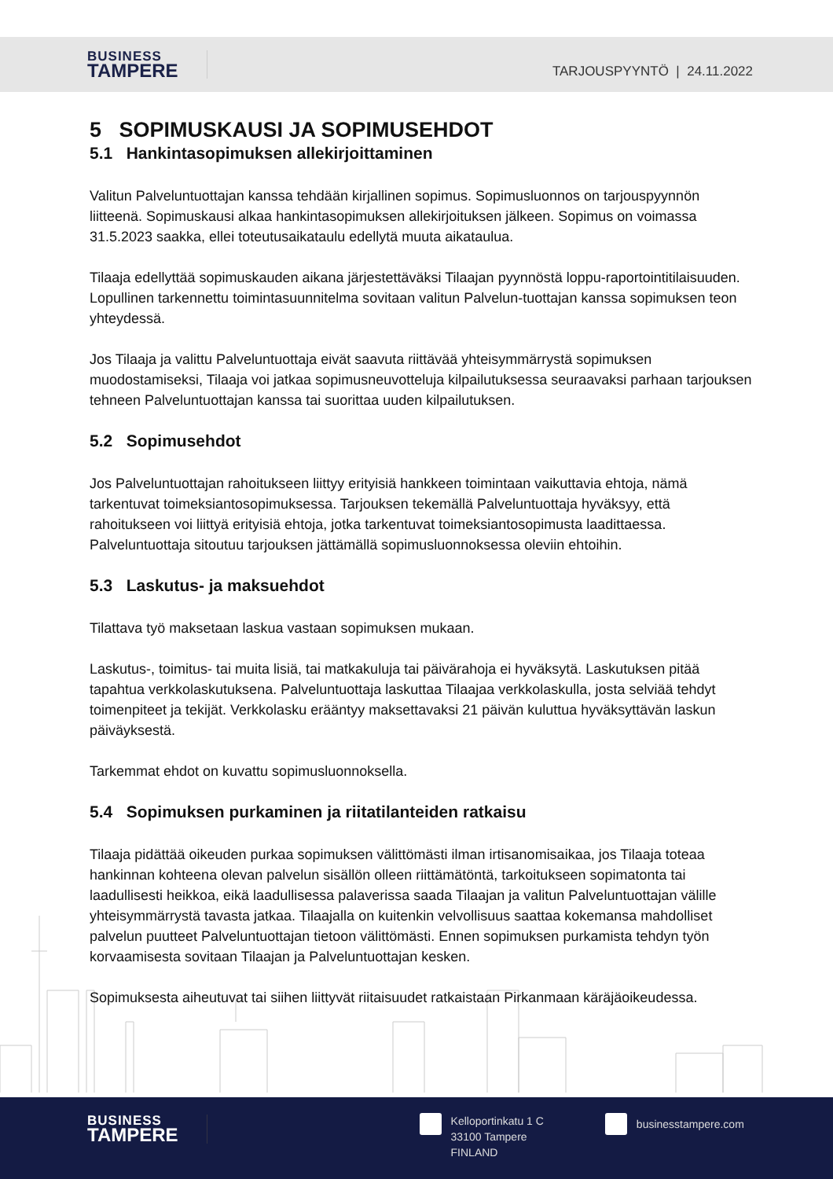BUSINESS
TAMPERE
TARJOUSPYYNTÖ | 24.11.2022
5 SOPIMUSKAUSI JA SOPIMUSEHDOT
5.1 Hankintasopimuksen allekirjoittaminen
Valitun Palveluntuottajan kanssa tehdään kirjallinen sopimus. Sopimusluonnos on tarjouspyynnön liitteenä. Sopimuskausi alkaa hankintasopimuksen allekirjoituksen jälkeen. Sopimus on voimassa 31.5.2023 saakka, ellei toteutusaikataulu edellytä muuta aikataulua.
Tilaaja edellyttää sopimuskauden aikana järjestettäväksi Tilaajan pyynnöstä loppu-raportointitilaisuuden. Lopullinen tarkennettu toimintasuunnitelma sovitaan valitun Palvelun-tuottajan kanssa sopimuksen teon yhteydessä.
Jos Tilaaja ja valittu Palveluntuottaja eivät saavuta riittävää yhteisymmärrystä sopimuksen muodostamiseksi, Tilaaja voi jatkaa sopimusneuvotteluja kilpailutuksessa seuraavaksi parhaan tarjouksen tehneen Palveluntuottajan kanssa tai suorittaa uuden kilpailutuksen.
5.2 Sopimusehdot
Jos Palveluntuottajan rahoitukseen liittyy erityisiä hankkeen toimintaan vaikuttavia ehtoja, nämä tarkentuvat toimeksiantosopimuksessa. Tarjouksen tekemällä Palveluntuottaja hyväksyy, että rahoitukseen voi liittyä erityisiä ehtoja, jotka tarkentuvat toimeksiantosopimusta laadittaessa. Palveluntuottaja sitoutuu tarjouksen jättämällä sopimusluonnoksessa oleviin ehtoihin.
5.3 Laskutus- ja maksuehdot
Tilattava työ maksetaan laskua vastaan sopimuksen mukaan.
Laskutus-, toimitus- tai muita lisiä, tai matkakuluja tai päivärahoja ei hyväksytä. Laskutuksen pitää tapahtua verkkolaskutuksena. Palveluntuottaja laskuttaa Tilaajaa verkkolaskulla, josta selviää tehdyt toimenpiteet ja tekijät. Verkkolasku erääntyy maksettavaksi 21 päivän kuluttua hyväksyttävän laskun päiväyksestä.
Tarkemmat ehdot on kuvattu sopimusluonnoksella.
5.4 Sopimuksen purkaminen ja riitatilanteiden ratkaisu
Tilaaja pidättää oikeuden purkaa sopimuksen välittömästi ilman irtisanomisaikaa, jos Tilaaja toteaa hankinnan kohteena olevan palvelun sisällön olleen riittämätöntä, tarkoitukseen sopimatonta tai laadullisesti heikkoa, eikä laadullisessa palaverissa saada Tilaajan ja valitun Palveluntuottajan välille yhteisymmärrystä tavasta jatkaa. Tilaajalla on kuitenkin velvollisuus saattaa kokemansa mahdolliset palvelun puutteet Palveluntuottajan tietoon välittömästi. Ennen sopimuksen purkamista tehdyn työn korvaamisesta sovitaan Tilaajan ja Palveluntuottajan kesken.
Sopimuksesta aiheutuvat tai siihen liittyvät riitaisuudet ratkaistaan Pirkanmaan käräjäoikeudessa.
BUSINESS
TAMPERE
Kelloportinkatu 1 C
33100 Tampere
FINLAND
businesstampere.com